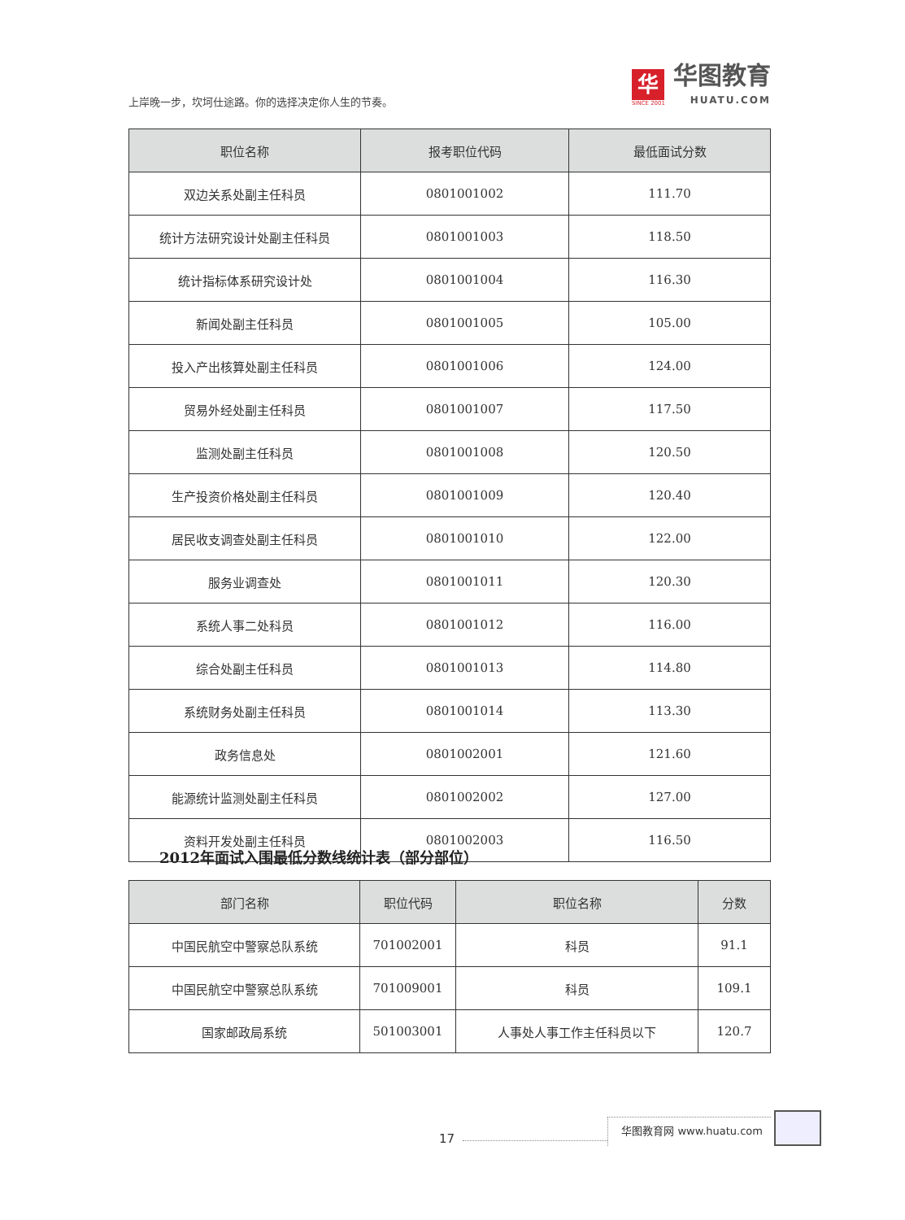上岸晚一步，坎坷仕途路。你的选择决定你人生的节奏。
华
SINCE 2001
华图教育
HUATU.COM
| 职位名称 | 报考职位代码 | 最低面试分数 |
| --- | --- | --- |
| 双边关系处副主任科员 | 0801001002 | 111.70 |
| 统计方法研究设计处副主任科员 | 0801001003 | 118.50 |
| 统计指标体系研究设计处 | 0801001004 | 116.30 |
| 新闻处副主任科员 | 0801001005 | 105.00 |
| 投入产出核算处副主任科员 | 0801001006 | 124.00 |
| 贸易外经处副主任科员 | 0801001007 | 117.50 |
| 监测处副主任科员 | 0801001008 | 120.50 |
| 生产投资价格处副主任科员 | 0801001009 | 120.40 |
| 居民收支调查处副主任科员 | 0801001010 | 122.00 |
| 服务业调查处 | 0801001011 | 120.30 |
| 系统人事二处科员 | 0801001012 | 116.00 |
| 综合处副主任科员 | 0801001013 | 114.80 |
| 系统财务处副主任科员 | 0801001014 | 113.30 |
| 政务信息处 | 0801002001 | 121.60 |
| 能源统计监测处副主任科员 | 0801002002 | 127.00 |
| 资料开发处副主任科员 | 0801002003 | 116.50 |
2012年面试入围最低分数线统计表（部分部位）
| 部门名称 | 职位代码 | 职位名称 | 分数 |
| --- | --- | --- | --- |
| 中国民航空中警察总队系统 | 701002001 | 科员 | 91.1 |
| 中国民航空中警察总队系统 | 701009001 | 科员 | 109.1 |
| 国家邮政局系统 | 501003001 | 人事处人事工作主任科员以下 | 120.7 |
17
华图教育网 www.huatu.com